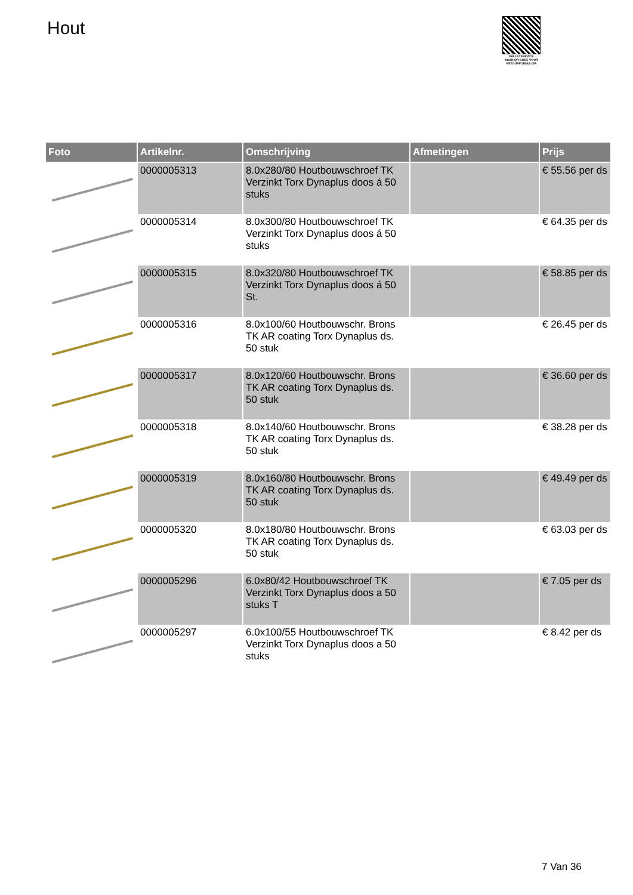Hout
PALLETSERVICE
SCAN QR-CODE VOOR RETOURFORMULIER
| Foto | Artikelnr. | Omschrijving | Afmetingen | Prijs |
| --- | --- | --- | --- | --- |
| | 0000005313 | 8.0x280/80 Houtbouwschroef TK Verzinkt Torx Dynaplus doos á 50 stuks | | € 55.56 per ds |
| | 0000005314 | 8.0x300/80 Houtbouwschroef TK Verzinkt Torx Dynaplus doos á 50 stuks | | € 64.35 per ds |
| | 0000005315 | 8.0x320/80 Houtbouwschroef TK Verzinkt Torx Dynaplus doos á 50 St. | | € 58.85 per ds |
| | 0000005316 | 8.0x100/60 Houtbouwschr. Brons TK AR coating Torx Dynaplus ds. 50 stuk | | € 26.45 per ds |
| | 0000005317 | 8.0x120/60 Houtbouwschr. Brons TK AR coating Torx Dynaplus ds. 50 stuk | | € 36.60 per ds |
| | 0000005318 | 8.0x140/60 Houtbouwschr. Brons TK AR coating Torx Dynaplus ds. 50 stuk | | € 38.28 per ds |
| | 0000005319 | 8.0x160/80 Houtbouwschr. Brons TK AR coating Torx Dynaplus ds. 50 stuk | | € 49.49 per ds |
| | 0000005320 | 8.0x180/80 Houtbouwschr. Brons TK AR coating Torx Dynaplus ds. 50 stuk | | € 63.03 per ds |
| | 0000005296 | 6.0x80/42 Houtbouwschroef TK Verzinkt Torx Dynaplus doos a 50 stuks T | | € 7.05 per ds |
| | 0000005297 | 6.0x100/55 Houtbouwschroef TK Verzinkt Torx Dynaplus doos a 50 stuks | | € 8.42 per ds |
7 Van 36